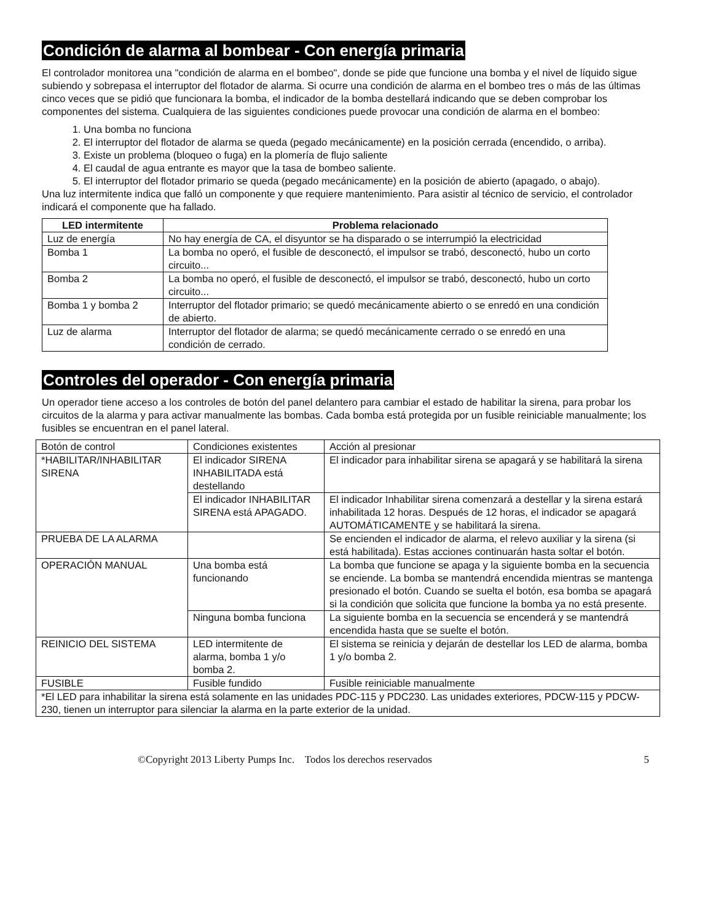Condición de alarma al bombear - Con energía primaria
El controlador monitorea una "condición de alarma en el bombeo", donde se pide que funcione una bomba y el nivel de líquido sigue subiendo y sobrepasa el interruptor del flotador de alarma. Si ocurre una condición de alarma en el bombeo tres o más de las últimas cinco veces que se pidió que funcionara la bomba, el indicador de la bomba destellará indicando que se deben comprobar los componentes del sistema. Cualquiera de las siguientes condiciones puede provocar una condición de alarma en el bombeo:
1. Una bomba no funciona
2. El interruptor del flotador de alarma se queda (pegado mecánicamente) en la posición cerrada (encendido, o arriba).
3. Existe un problema (bloqueo o fuga) en la plomería de flujo saliente
4. El caudal de agua entrante es mayor que la tasa de bombeo saliente.
5. El interruptor del flotador primario se queda (pegado mecánicamente) en la posición de abierto (apagado, o abajo).
Una luz intermitente indica que falló un componente y que requiere mantenimiento. Para asistir al técnico de servicio, el controlador indicará el componente que ha fallado.
| LED intermitente | Problema relacionado |
| --- | --- |
| Luz de energía | No hay energía de CA, el disyuntor se ha disparado o se interrumpió la electricidad |
| Bomba 1 | La bomba no operó, el fusible de desconectó, el impulsor se trabó, desconectó, hubo un corto circuito... |
| Bomba 2 | La bomba no operó, el fusible de desconectó, el impulsor se trabó, desconectó, hubo un corto circuito... |
| Bomba 1 y bomba 2 | Interruptor del flotador primario; se quedó mecánicamente abierto o se enredó en una condición de abierto. |
| Luz de alarma | Interruptor del flotador de alarma; se quedó mecánicamente cerrado o se enredó en una condición de cerrado. |
Controles del operador - Con energía primaria
Un operador tiene acceso a los controles de botón del panel delantero para cambiar el estado de habilitar la sirena, para probar los circuitos de la alarma y para activar manualmente las bombas. Cada bomba está protegida por un fusible reiniciable manualmente; los fusibles se encuentran en el panel lateral.
| Botón de control | Condiciones existentes | Acción al presionar |
| *HABILITAR/INHABILITAR SIRENA | El indicador SIRENA INHABILITADA está destellando | El indicador para inhabilitar sirena se apagará y se habilitará la sirena |
| | El indicador INHABILITAR SIRENA está APAGADO. | El indicador Inhabilitar sirena comenzará a destellar y la sirena estará inhabilitada 12 horas. Después de 12 horas, el indicador se apagará AUTOMÁTICAMENTE y se habilitará la sirena. |
| PRUEBA DE LA ALARMA | | Se encienden el indicador de alarma, el relevo auxiliar y la sirena (si está habilitada). Estas acciones continuarán hasta soltar el botón. |
| OPERACIÓN MANUAL | Una bomba está funcionando | La bomba que funcione se apaga y la siguiente bomba en la secuencia se enciende. La bomba se mantendrá encendida mientras se mantenga presionado el botón. Cuando se suelta el botón, esa bomba se apagará si la condición que solicita que funcione la bomba ya no está presente. |
| | Ninguna bomba funciona | La siguiente bomba en la secuencia se encenderá y se mantendrá encendida hasta que se suelte el botón. |
| REINICIO DEL SISTEMA | LED intermitente de alarma, bomba 1 y/o bomba 2. | El sistema se reinicia y dejarán de destellar los LED de alarma, bomba 1 y/o bomba 2. |
| FUSIBLE | Fusible fundido | Fusible reiniciable manualmente |
| *El LED para inhabilitar la sirena está solamente en las unidades PDC-115 y PDC230. Las unidades exteriores, PDCW-115 y PDCW-230, tienen un interruptor para silenciar la alarma en la parte exterior de la unidad. | | |
©Copyright 2013 Liberty Pumps Inc. Todos los derechos reservados 5